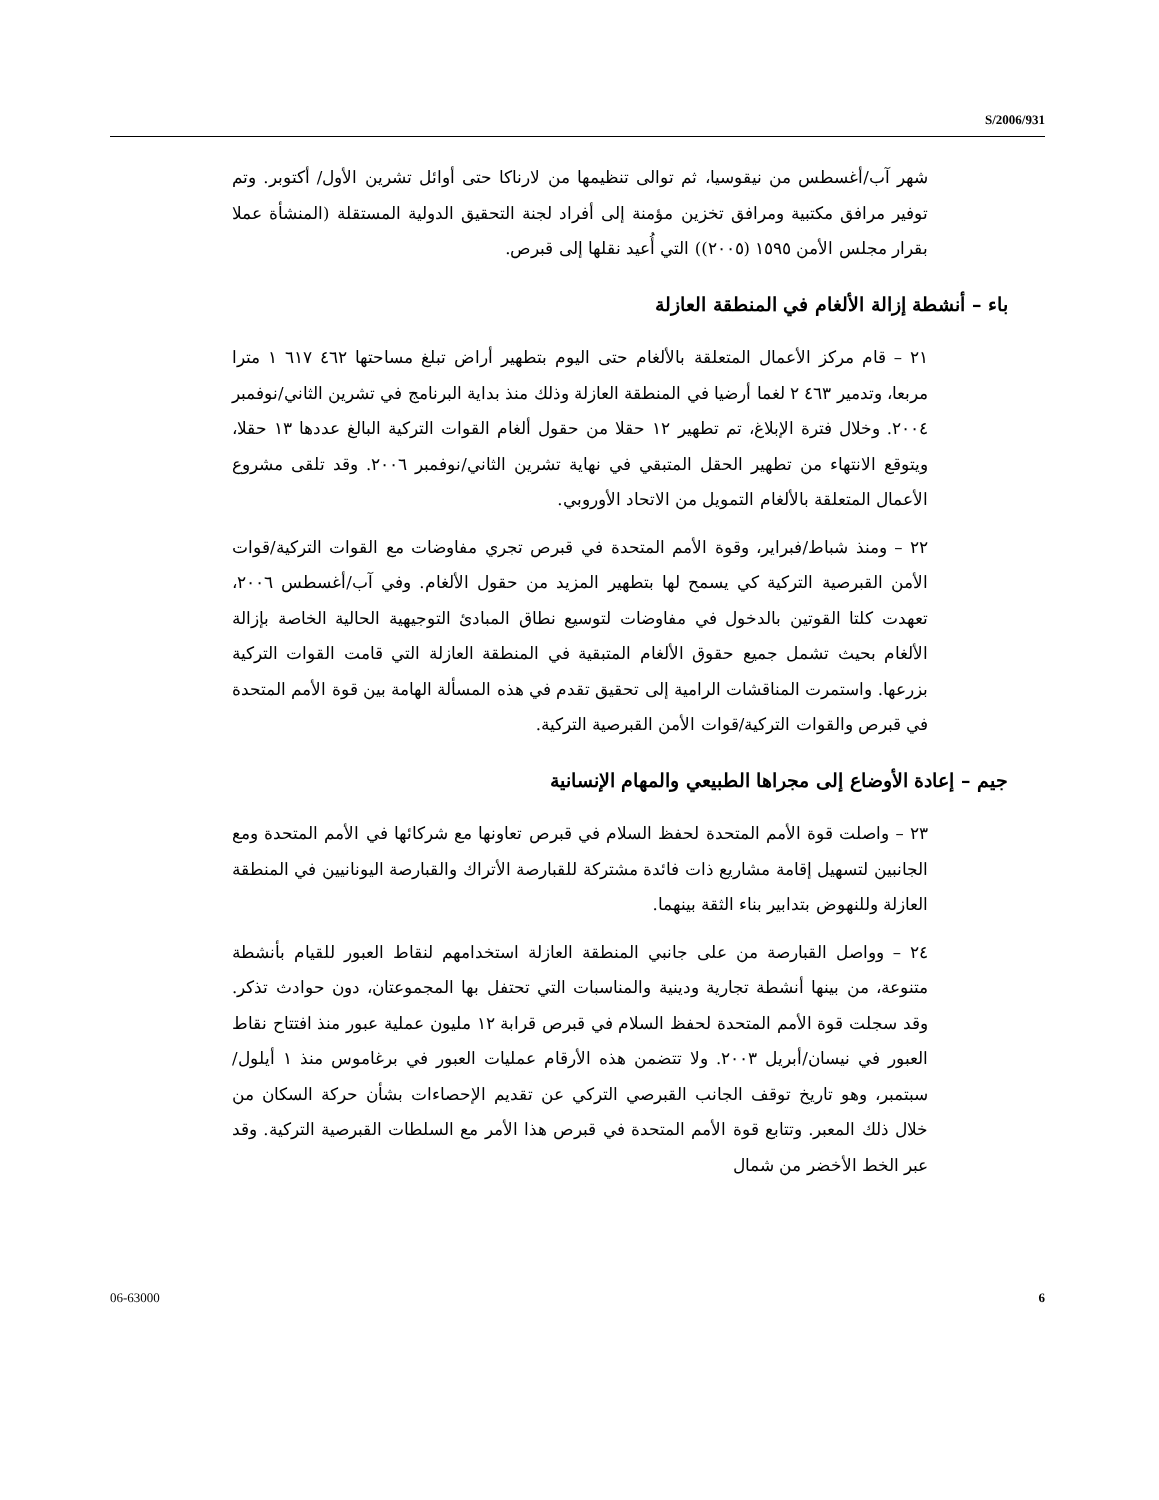S/2006/931
شهر آب/أغسطس من نيقوسيا، ثم توالى تنظيمها من لارناكا حتى أوائل تشرين الأول/ أكتوبر. وتم توفير مرافق مكتبية ومرافق تخزين مؤمنة إلى أفراد لجنة التحقيق الدولية المستقلة (المنشأة عملا بقرار مجلس الأمن ١٥٩٥ (٢٠٠٥)) التي أُعيد نقلها إلى قبرص.
باء – أنشطة إزالة الألغام في المنطقة العازلة
٢١ – قام مركز الأعمال المتعلقة بالألغام حتى اليوم بتطهير أراض تبلغ مساحتها ٤٦٢ ٦١٧ ١ مترا مربعا، وتدمير ٤٦٣ ٢ لغما أرضيا في المنطقة العازلة وذلك منذ بداية البرنامج في تشرين الثاني/نوفمبر ٢٠٠٤. وخلال فترة الإبلاغ، تم تطهير ١٢ حقلا من حقول ألغام القوات التركية البالغ عددها ١٣ حقلا، ويتوقع الانتهاء من تطهير الحقل المتبقي في نهاية تشرين الثاني/نوفمبر ٢٠٠٦. وقد تلقى مشروع الأعمال المتعلقة بالألغام التمويل من الاتحاد الأوروبي.
٢٢ – ومنذ شباط/فبراير، وقوة الأمم المتحدة في قبرص تجري مفاوضات مع القوات التركية/قوات الأمن القبرصية التركية كي يسمح لها بتطهير المزيد من حقول الألغام. وفي آب/أغسطس ٢٠٠٦، تعهدت كلتا القوتين بالدخول في مفاوضات لتوسيع نطاق المبادئ التوجيهية الحالية الخاصة بإزالة الألغام بحيث تشمل جميع حقوق الألغام المتبقية في المنطقة العازلة التي قامت القوات التركية بزرعها. واستمرت المناقشات الرامية إلى تحقيق تقدم في هذه المسألة الهامة بين قوة الأمم المتحدة في قبرص والقوات التركية/قوات الأمن القبرصية التركية.
جيم – إعادة الأوضاع إلى مجراها الطبيعي والمهام الإنسانية
٢٣ – واصلت قوة الأمم المتحدة لحفظ السلام في قبرص تعاونها مع شركائها في الأمم المتحدة ومع الجانبين لتسهيل إقامة مشاريع ذات فائدة مشتركة للقبارصة الأتراك والقبارصة اليونانيين في المنطقة العازلة وللنهوض بتدابير بناء الثقة بينهما.
٢٤ – وواصل القبارصة من على جانبي المنطقة العازلة استخدامهم لنقاط العبور للقيام بأنشطة متنوعة، من بينها أنشطة تجارية ودينية والمناسبات التي تحتفل بها المجموعتان، دون حوادث تذكر. وقد سجلت قوة الأمم المتحدة لحفظ السلام في قبرص قرابة ١٢ مليون عملية عبور منذ افتتاح نقاط العبور في نيسان/أبريل ٢٠٠٣. ولا تتضمن هذه الأرقام عمليات العبور في برغاموس منذ ١ أيلول/سبتمبر، وهو تاريخ توقف الجانب القبرصي التركي عن تقديم الإحصاءات بشأن حركة السكان من خلال ذلك المعبر. وتتابع قوة الأمم المتحدة في قبرص هذا الأمر مع السلطات القبرصية التركية. وقد عبر الخط الأخضر من شمال
06-63000 6